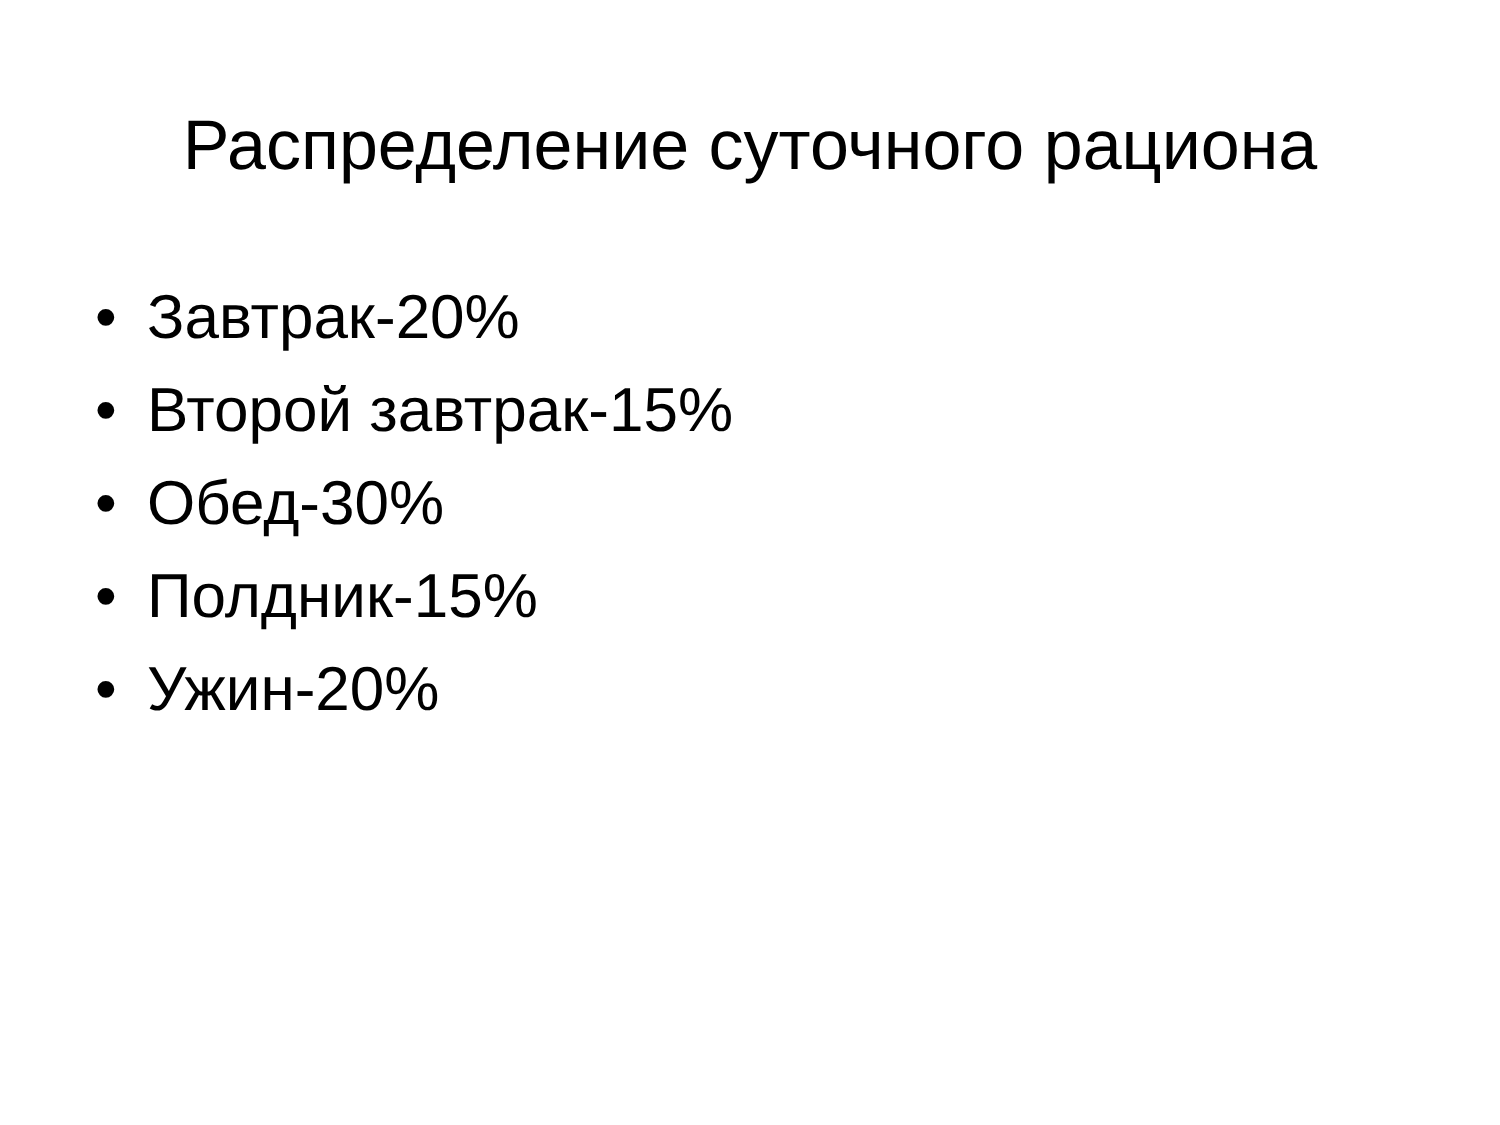Распределение суточного рациона
• Завтрак-20%
• Второй завтрак-15%
• Обед-30%
• Полдник-15%
• Ужин-20%